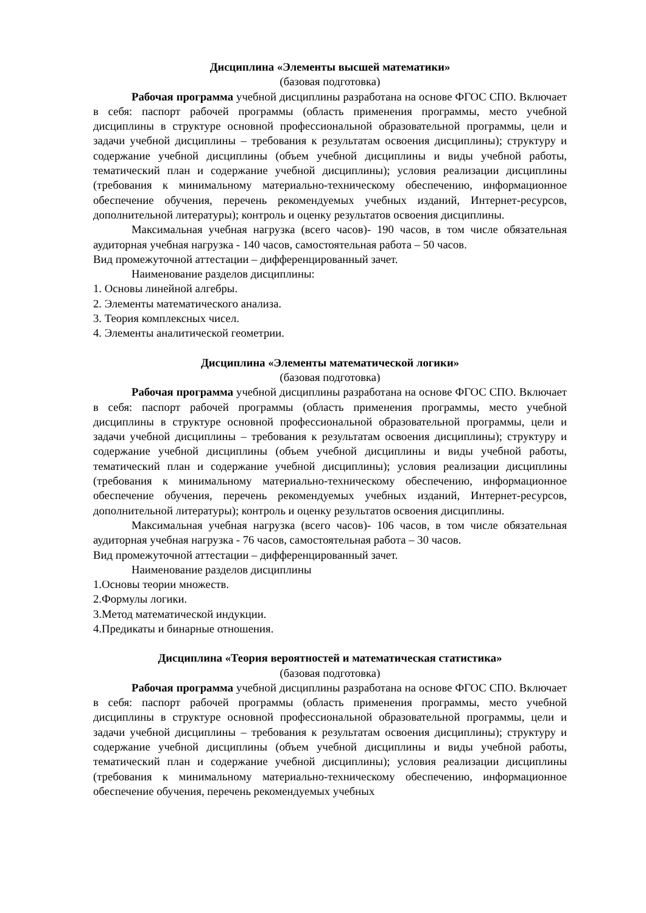Дисциплина «Элементы высшей математики»
(базовая подготовка)
Рабочая программа учебной дисциплины разработана на основе ФГОС СПО. Включает в себя: паспорт рабочей программы (область применения программы, место учебной дисциплины в структуре основной профессиональной образовательной программы, цели и задачи учебной дисциплины – требования к результатам освоения дисциплины); структуру и содержание учебной дисциплины (объем учебной дисциплины и виды учебной работы, тематический план и содержание учебной дисциплины); условия реализации дисциплины (требования к минимальному материально-техническому обеспечению, информационное обеспечение обучения, перечень рекомендуемых учебных изданий, Интернет-ресурсов, дополнительной литературы); контроль и оценку результатов освоения дисциплины.
Максимальная учебная нагрузка (всего часов)- 190 часов, в том числе обязательная аудиторная учебная нагрузка - 140 часов, самостоятельная работа – 50 часов.
Вид промежуточной аттестации – дифференцированный зачет.
Наименование разделов дисциплины:
1. Основы линейной алгебры.
2. Элементы математического анализа.
3. Теория комплексных чисел.
4. Элементы аналитической геометрии.
Дисциплина «Элементы математической логики»
(базовая подготовка)
Рабочая программа учебной дисциплины разработана на основе ФГОС СПО. Включает в себя: паспорт рабочей программы (область применения программы, место учебной дисциплины в структуре основной профессиональной образовательной программы, цели и задачи учебной дисциплины – требования к результатам освоения дисциплины); структуру и содержание учебной дисциплины (объем учебной дисциплины и виды учебной работы, тематический план и содержание учебной дисциплины); условия реализации дисциплины (требования к минимальному материально-техническому обеспечению, информационное обеспечение обучения, перечень рекомендуемых учебных изданий, Интернет-ресурсов, дополнительной литературы); контроль и оценку результатов освоения дисциплины.
Максимальная учебная нагрузка (всего часов)- 106 часов, в том числе обязательная аудиторная учебная нагрузка - 76 часов, самостоятельная работа – 30 часов.
Вид промежуточной аттестации – дифференцированный зачет.
Наименование разделов дисциплины
1.Основы теории множеств.
2.Формулы логики.
3.Метод математической индукции.
4.Предикаты и бинарные отношения.
Дисциплина «Теория вероятностей и математическая статистика»
(базовая подготовка)
Рабочая программа учебной дисциплины разработана на основе ФГОС СПО. Включает в себя: паспорт рабочей программы (область применения программы, место учебной дисциплины в структуре основной профессиональной образовательной программы, цели и задачи учебной дисциплины – требования к результатам освоения дисциплины); структуру и содержание учебной дисциплины (объем учебной дисциплины и виды учебной работы, тематический план и содержание учебной дисциплины); условия реализации дисциплины (требования к минимальному материально-техническому обеспечению, информационное обеспечение обучения, перечень рекомендуемых учебных